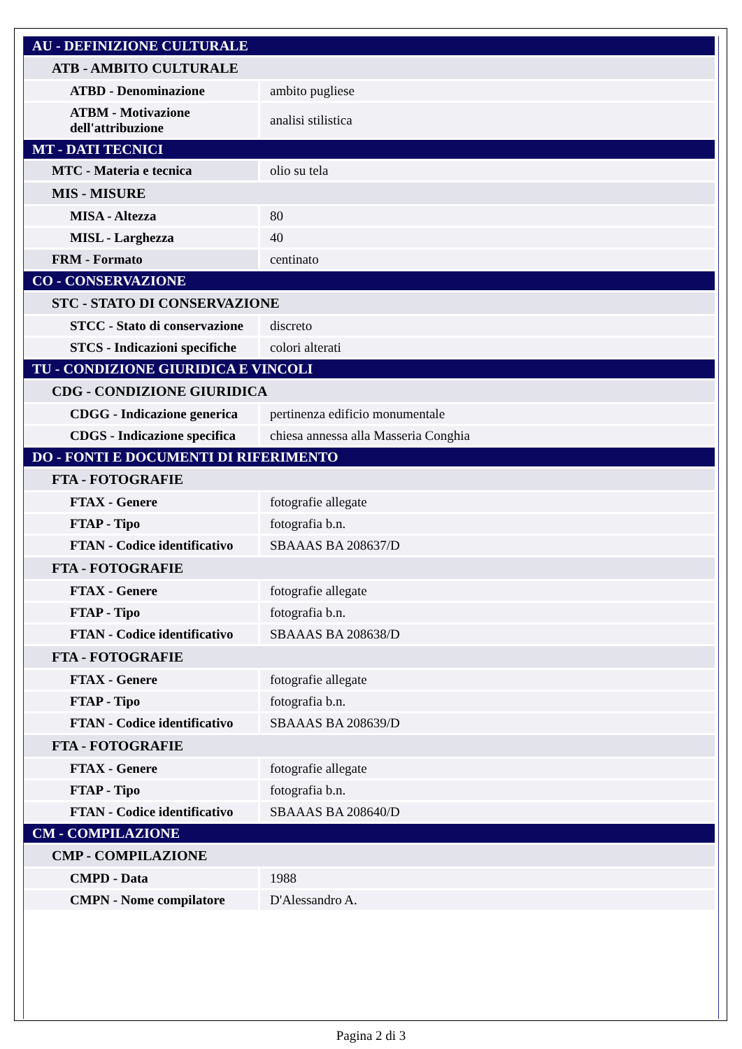| AU - DEFINIZIONE CULTURALE | |
| ATB - AMBITO CULTURALE | |
| ATBD - Denominazione | ambito pugliese |
| ATBM - Motivazione dell'attribuzione | analisi stilistica |
| MT - DATI TECNICI | |
| MTC - Materia e tecnica | olio su tela |
| MIS - MISURE | |
| MISA - Altezza | 80 |
| MISL - Larghezza | 40 |
| FRM - Formato | centinato |
| CO - CONSERVAZIONE | |
| STC - STATO DI CONSERVAZIONE | |
| STCC - Stato di conservazione | discreto |
| STCS - Indicazioni specifiche | colori alterati |
| TU - CONDIZIONE GIURIDICA E VINCOLI | |
| CDG - CONDIZIONE GIURIDICA | |
| CDGG - Indicazione generica | pertinenza edificio monumentale |
| CDGS - Indicazione specifica | chiesa annessa alla Masseria Conghia |
| DO - FONTI E DOCUMENTI DI RIFERIMENTO | |
| FTA - FOTOGRAFIE | |
| FTAX - Genere | fotografie allegate |
| FTAP - Tipo | fotografia b.n. |
| FTAN - Codice identificativo | SBAAAS BA 208637/D |
| FTA - FOTOGRAFIE | |
| FTAX - Genere | fotografie allegate |
| FTAP - Tipo | fotografia b.n. |
| FTAN - Codice identificativo | SBAAAS BA 208638/D |
| FTA - FOTOGRAFIE | |
| FTAX - Genere | fotografie allegate |
| FTAP - Tipo | fotografia b.n. |
| FTAN - Codice identificativo | SBAAAS BA 208639/D |
| FTA - FOTOGRAFIE | |
| FTAX - Genere | fotografie allegate |
| FTAP - Tipo | fotografia b.n. |
| FTAN - Codice identificativo | SBAAAS BA 208640/D |
| CM - COMPILAZIONE | |
| CMP - COMPILAZIONE | |
| CMPD - Data | 1988 |
| CMPN - Nome compilatore | D'Alessandro A. |
Pagina 2 di 3